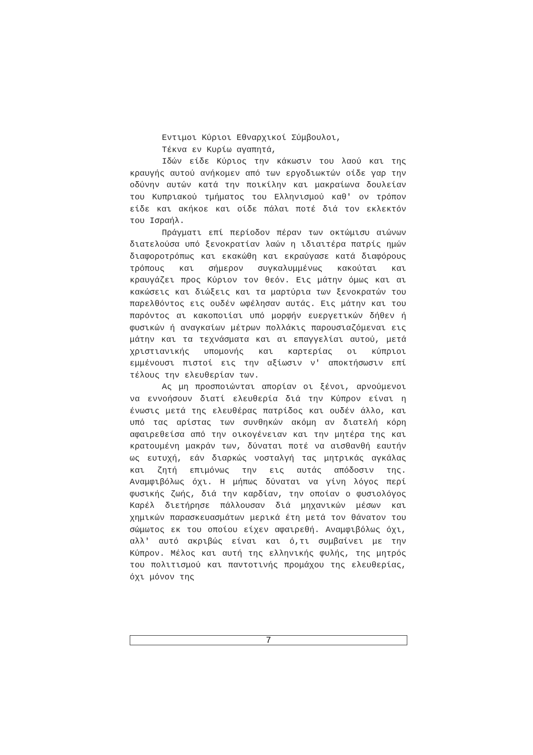Εντιμοι Κύριοι Εθναρχικοί Σύμβουλοι,
Τέκνα εν Κυρίω αγαπητά,
Ιδών είδε Κύριος την κάκωσιν του λαού και της κραυγής αυτού ανήκομεν από των εργοδιωκτών οίδε γαρ την οδύνην αυτών κατά την ποικίλην και μακραίωνα δουλείαν του Κυπριακού τμήματος του Ελληνισμού καθ' ον τρόπον είδε και ακήκοε και οίδε πάλαι ποτέ διά τον εκλεκτόν του Ισραήλ.
Πράγματι επί περίοδον πέραν των οκτώμισυ αιώνων διατελούσα υπό ξενοκρατίαν λαών η ιδιαιτέρα πατρίς ημών διαφοροτρόπως και εκακώθη και εκραύγασε κατά διαφόρους τρόπους και σήμερον συγκαλυμμένως κακούται και κραυγάζει προς Κύριον τον θεόν. Εις μάτην όμως και αι κακώσεις και διώξεις και τα μαρτύρια των ξενοκρατών του παρελθόντος εις ουδέν ωφέλησαν αυτάς. Εις μάτην και του παρόντος αι κακοποιίαι υπό μορφήν ευεργετικών δήθεν ή φυσικών ή αναγκαίων μέτρων πολλάκις παρουσιαζόμεναι εις μάτην και τα τεχνάσματα και αι επαγγελίαι αυτού, μετά χριστιανικής υπομονής και καρτερίας οι κύπριοι εμμένουσι πιστοί εις την αξίωσιν ν' αποκτήσωσιν επί τέλους την ελευθερίαν των.
Ας μη προσποιώνται απορίαν οι ξένοι, αρνούμενοι να εννοήσουν διατί ελευθερία διά την Κύπρον είναι η ένωσις μετά της ελευθέρας πατρίδος και ουδέν άλλο, και υπό τας αρίστας των συνθηκών ακόμη αν διατελή κόρη αφαιρεθείσα από την οικογένειαν και την μητέρα της και κρατουμένη μακράν των, δύναται ποτέ να αισθανθή εαυτήν ως ευτυχή, εάν διαρκώς νοσταλγή τας μητρικάς αγκάλας και ζητή επιμόνως την εις αυτάς απόδοσιν της. Αναμφιβόλως όχι. Η μήπως δύναται να γίνη λόγος περί φυσικής ζωής, διά την καρδίαν, την οποίαν ο φυσιολόγος Καρέλ διετήρησε πάλλουσαν διά μηχανικών μέσων και χημικών παρασκευασμάτων μερικά έτη μετά τον θάνατον του σώμωτος εκ του οποίου είχεν αφαιρεθή. Αναμφιβόλως όχι, αλλ' αυτό ακριβώς είναι και ό,τι συμβαίνει με την Κύπρον. Μέλος και αυτή της ελληνικής φυλής, της μητρός του πολιτισμού και παντοτινής προμάχου της ελευθερίας, όχι μόνον της
7